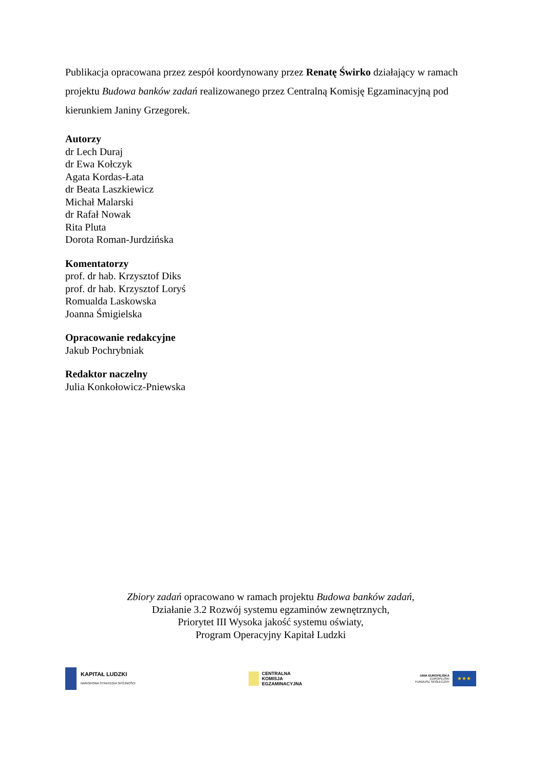Publikacja opracowana przez zespół koordynowany przez Renatę Świrko działający w ramach projektu Budowa banków zadań realizowanego przez Centralną Komisję Egzaminacyjną pod kierunkiem Janiny Grzegorek.
Autorzy
dr Lech Duraj
dr Ewa Kołczyk
Agata Kordas-Łata
dr Beata Laszkiewicz
Michał Malarski
dr Rafał Nowak
Rita Pluta
Dorota Roman-Jurdzińska
Komentatorzy
prof. dr hab. Krzysztof Diks
prof. dr hab. Krzysztof Loryś
Romualda Laskowska
Joanna Śmigielska
Opracowanie redakcyjne
Jakub Pochrybniak
Redaktor naczelny
Julia Konkołowicz-Pniewska
Zbiory zadań opracowano w ramach projektu Budowa banków zadań,
Działanie 3.2 Rozwój systemu egzaminów zewnętrznych,
Priorytet III Wysoka jakość systemu oświaty,
Program Operacyjny Kapitał Ludzki
KAPITAŁ LUDZKI
NARODOWA STRATEGIA SPÓJNOŚCI
CENTRALNA
KOMISJA
EGZAMINACYJNA
UNIA EUROPEJSKA
EUROPEJSKI
FUNDUSZ SPOŁECZNY
★★★